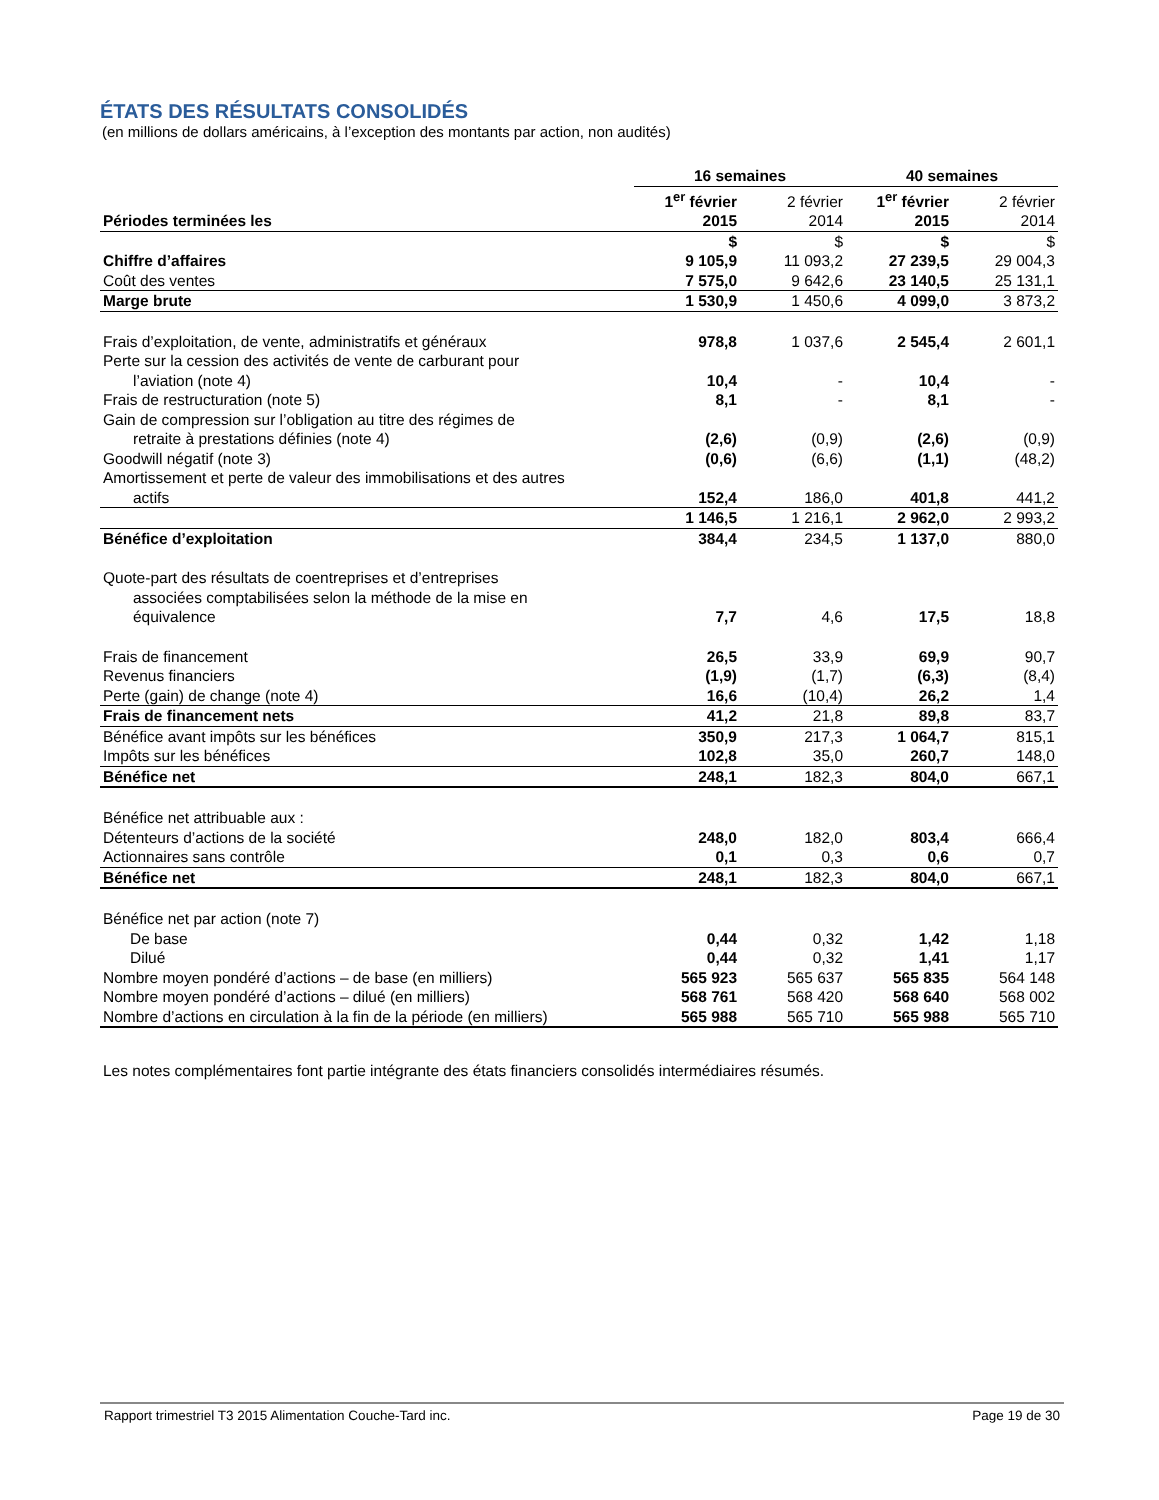ÉTATS DES RÉSULTATS CONSOLIDÉS
(en millions de dollars américains, à l’exception des montants par action, non audités)
| | 16 semaines | | 40 semaines | |
| --- | --- | --- | --- | --- |
| Périodes terminées les | 1<sup>er</sup> février 2015 | 2 février 2014 | 1<sup>er</sup> février 2015 | 2 février 2014 |
| | $ | $ | $ | $ |
| Chiffre d’affaires | 9 105,9 | 11 093,2 | 27 239,5 | 29 004,3 |
| Coût des ventes | 7 575,0 | 9 642,6 | 23 140,5 | 25 131,1 |
| Marge brute | 1 530,9 | 1 450,6 | 4 099,0 | 3 873,2 |
| Frais d’exploitation, de vente, administratifs et généraux | 978,8 | 1 037,6 | 2 545,4 | 2 601,1 |
| Perte sur la cession des activités de vente de carburant pour l’aviation (note 4) | 10,4 | - | 10,4 | - |
| Frais de restructuration (note 5) | 8,1 | - | 8,1 | - |
| Gain de compression sur l’obligation au titre des régimes de retraite à prestations définies (note 4) | (2,6) | (0,9) | (2,6) | (0,9) |
| Goodwill négatif (note 3) | (0,6) | (6,6) | (1,1) | (48,2) |
| Amortissement et perte de valeur des immobilisations et des autres actifs | 152,4 | 186,0 | 401,8 | 441,2 |
| | 1 146,5 | 1 216,1 | 2 962,0 | 2 993,2 |
| Bénéfice d’exploitation | 384,4 | 234,5 | 1 137,0 | 880,0 |
| Quote-part des résultats de coentreprises et d’entreprises associées comptabilisées selon la méthode de la mise en équivalence | 7,7 | 4,6 | 17,5 | 18,8 |
| Frais de financement | 26,5 | 33,9 | 69,9 | 90,7 |
| Revenus financiers | (1,9) | (1,7) | (6,3) | (8,4) |
| Perte (gain) de change (note 4) | 16,6 | (10,4) | 26,2 | 1,4 |
| Frais de financement nets | 41,2 | 21,8 | 89,8 | 83,7 |
| Bénéfice avant impôts sur les bénéfices | 350,9 | 217,3 | 1 064,7 | 815,1 |
| Impôts sur les bénéfices | 102,8 | 35,0 | 260,7 | 148,0 |
| Bénéfice net | 248,1 | 182,3 | 804,0 | 667,1 |
| Bénéfice net attribuable aux : | | | | |
| Détenteurs d’actions de la société | 248,0 | 182,0 | 803,4 | 666,4 |
| Actionnaires sans contrôle | 0,1 | 0,3 | 0,6 | 0,7 |
| Bénéfice net | 248,1 | 182,3 | 804,0 | 667,1 |
| Bénéfice net par action (note 7) | | | | |
| De base | 0,44 | 0,32 | 1,42 | 1,18 |
| Dilué | 0,44 | 0,32 | 1,41 | 1,17 |
| Nombre moyen pondéré d’actions – de base (en milliers) | 565 923 | 565 637 | 565 835 | 564 148 |
| Nombre moyen pondéré d’actions – dilué (en milliers) | 568 761 | 568 420 | 568 640 | 568 002 |
| Nombre d’actions en circulation à la fin de la période (en milliers) | 565 988 | 565 710 | 565 988 | 565 710 |
Les notes complémentaires font partie intégrante des états financiers consolidés intermédiaires résumés.
Rapport trimestriel T3 2015 Alimentation Couche-Tard inc. Page 19 de 30